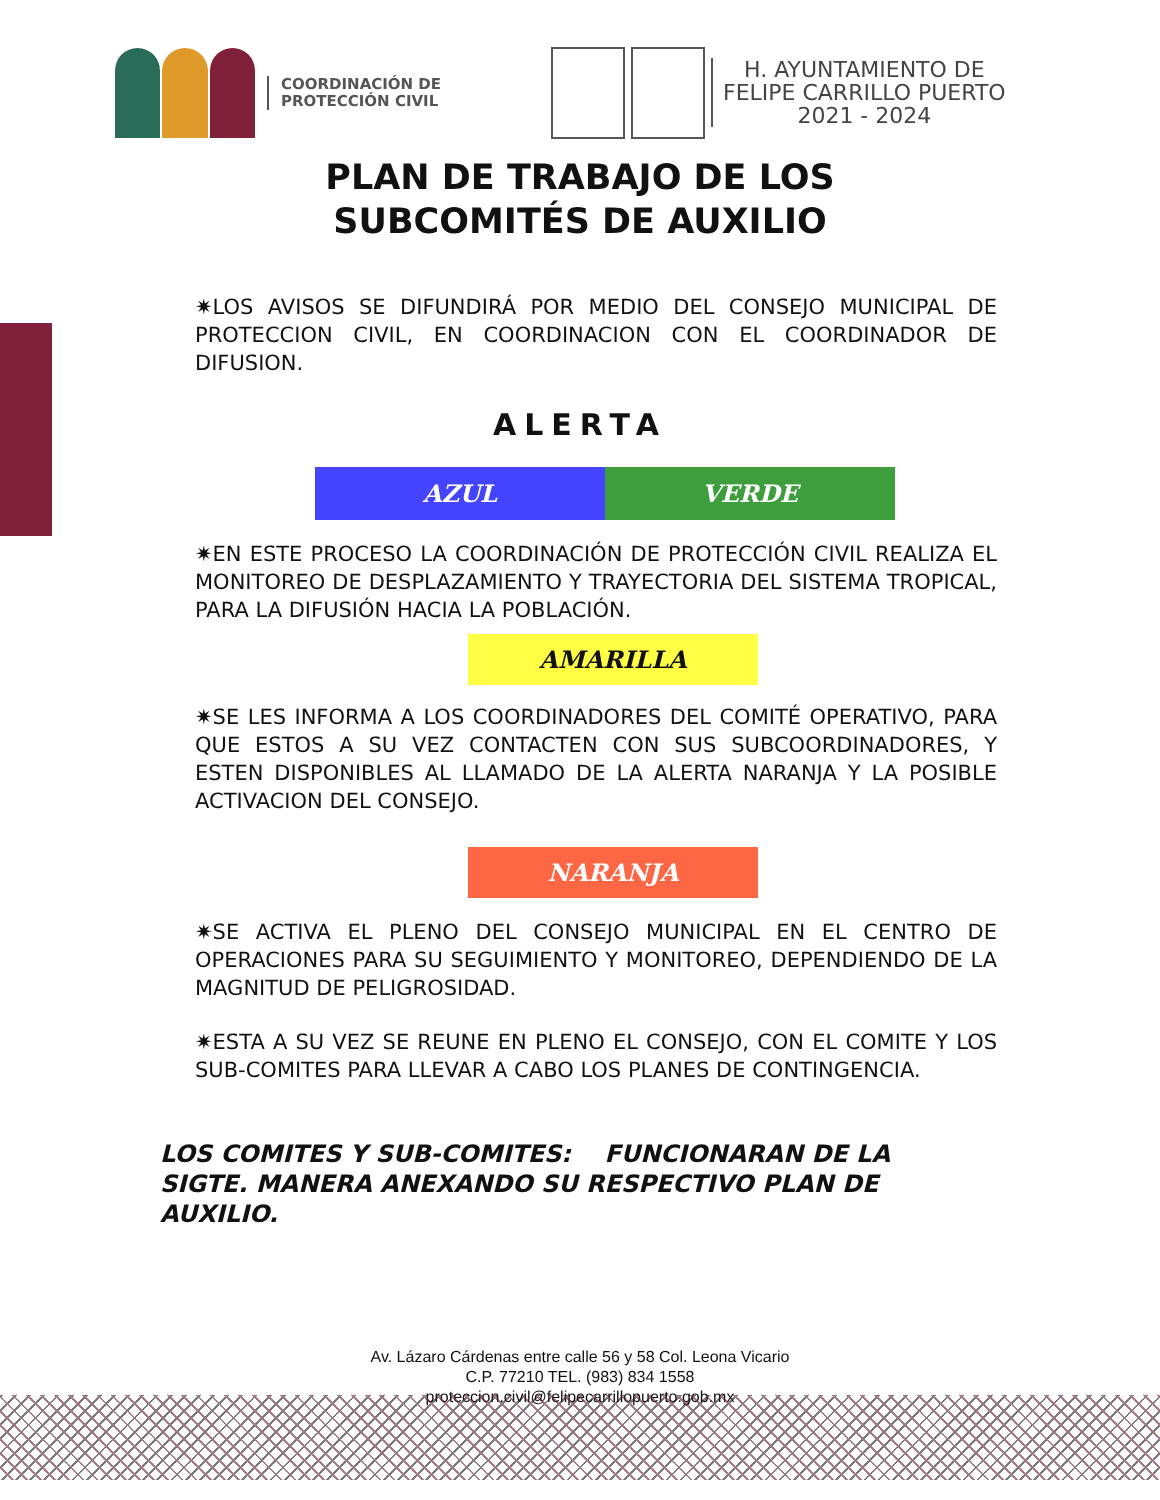COORDINACIÓN DE
PROTECCIÓN CIVIL
H. AYUNTAMIENTO DE
FELIPE CARRILLO PUERTO
2021 - 2024
PLAN DE TRABAJO DE LOS
SUBCOMITÉS DE AUXILIO
✷LOS AVISOS SE DIFUNDIRÁ POR MEDIO DEL CONSEJO MUNICIPAL DE PROTECCION CIVIL, EN COORDINACION CON EL COORDINADOR DE DIFUSION.
ALERTA
| AZUL | VERDE |
✷EN ESTE PROCESO LA COORDINACIÓN DE PROTECCIÓN CIVIL REALIZA EL MONITOREO DE DESPLAZAMIENTO Y TRAYECTORIA DEL SISTEMA TROPICAL, PARA LA DIFUSIÓN HACIA LA POBLACIÓN.
AMARILLA
✷SE LES INFORMA A LOS COORDINADORES DEL COMITÉ OPERATIVO, PARA QUE ESTOS A SU VEZ CONTACTEN CON SUS SUBCOORDINADORES, Y ESTEN DISPONIBLES AL LLAMADO DE LA ALERTA NARANJA Y LA POSIBLE ACTIVACION DEL CONSEJO.
NARANJA
✷SE ACTIVA EL PLENO DEL CONSEJO MUNICIPAL EN EL CENTRO DE OPERACIONES PARA SU SEGUIMIENTO Y MONITOREO, DEPENDIENDO DE LA MAGNITUD DE PELIGROSIDAD.
✷ESTA A SU VEZ SE REUNE EN PLENO EL CONSEJO, CON EL COMITE Y LOS SUB-COMITES PARA LLEVAR A CABO LOS PLANES DE CONTINGENCIA.
LOS COMITES Y SUB-COMITES: FUNCIONARAN DE LA SIGTE. MANERA ANEXANDO SU RESPECTIVO PLAN DE AUXILIO.
Av. Lázaro Cárdenas entre calle 56 y 58 Col. Leona Vicario
C.P. 77210 TEL. (983) 834 1558
proteccion.civil@felipecarrillopuerto.gob.mx